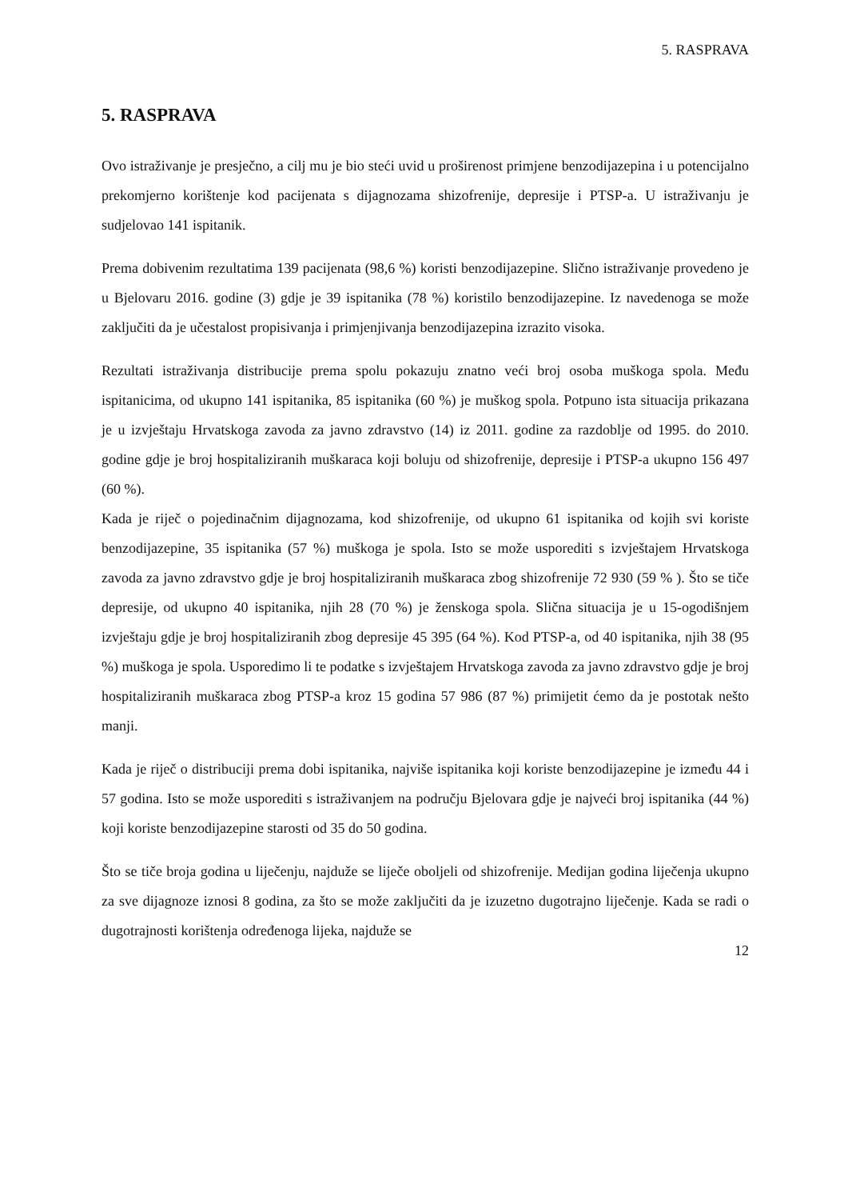5. RASPRAVA
5. RASPRAVA
Ovo istraživanje je presječno, a cilj mu je bio steći uvid u proširenost primjene benzodijazepina i u potencijalno prekomjerno korištenje kod pacijenata s dijagnozama shizofrenije, depresije i PTSP-a. U istraživanju je sudjelovao 141 ispitanik.
Prema dobivenim rezultatima 139 pacijenata (98,6 %) koristi benzodijazepine. Slično istraživanje provedeno je u Bjelovaru 2016. godine (3) gdje je 39 ispitanika (78 %) koristilo benzodijazepine. Iz navedenoga se može zaključiti da je učestalost propisivanja i primjenjivanja benzodijazepina izrazito visoka.
Rezultati istraživanja distribucije prema spolu pokazuju znatno veći broj osoba muškoga spola. Među ispitanicima, od ukupno 141 ispitanika, 85 ispitanika (60 %) je muškog spola. Potpuno ista situacija prikazana je u izvještaju Hrvatskoga zavoda za javno zdravstvo (14) iz 2011. godine za razdoblje od 1995. do 2010. godine gdje je broj hospitaliziranih muškaraca koji boluju od shizofrenije, depresije i PTSP-a ukupno 156 497 (60 %).
Kada je riječ o pojedinačnim dijagnozama, kod shizofrenije, od ukupno 61 ispitanika od kojih svi koriste benzodijazepine, 35 ispitanika (57 %) muškoga je spola. Isto se može usporediti s izvještajem Hrvatskoga zavoda za javno zdravstvo gdje je broj hospitaliziranih muškaraca zbog shizofrenije 72 930 (59 % ). Što se tiče depresije, od ukupno 40 ispitanika, njih 28 (70 %) je ženskoga spola. Slična situacija je u 15-ogodišnjem izvještaju gdje je broj hospitaliziranih zbog depresije 45 395 (64 %). Kod PTSP-a, od 40 ispitanika, njih 38 (95 %) muškoga je spola. Usporedimo li te podatke s izvještajem Hrvatskoga zavoda za javno zdravstvo gdje je broj hospitaliziranih muškaraca zbog PTSP-a kroz 15 godina 57 986 (87 %) primijetit ćemo da je postotak nešto manji.
Kada je riječ o distribuciji prema dobi ispitanika, najviše ispitanika koji koriste benzodijazepine je između 44 i 57 godina. Isto se može usporediti s istraživanjem na području Bjelovara gdje je najveći broj ispitanika (44 %) koji koriste benzodijazepine starosti od 35 do 50 godina.
Što se tiče broja godina u liječenju, najduže se liječe oboljeli od shizofrenije. Medijan godina liječenja ukupno za sve dijagnoze iznosi 8 godina, za što se može zaključiti da je izuzetno dugotrajno liječenje. Kada se radi o dugotrajnosti korištenja određenoga lijeka, najduže se
12